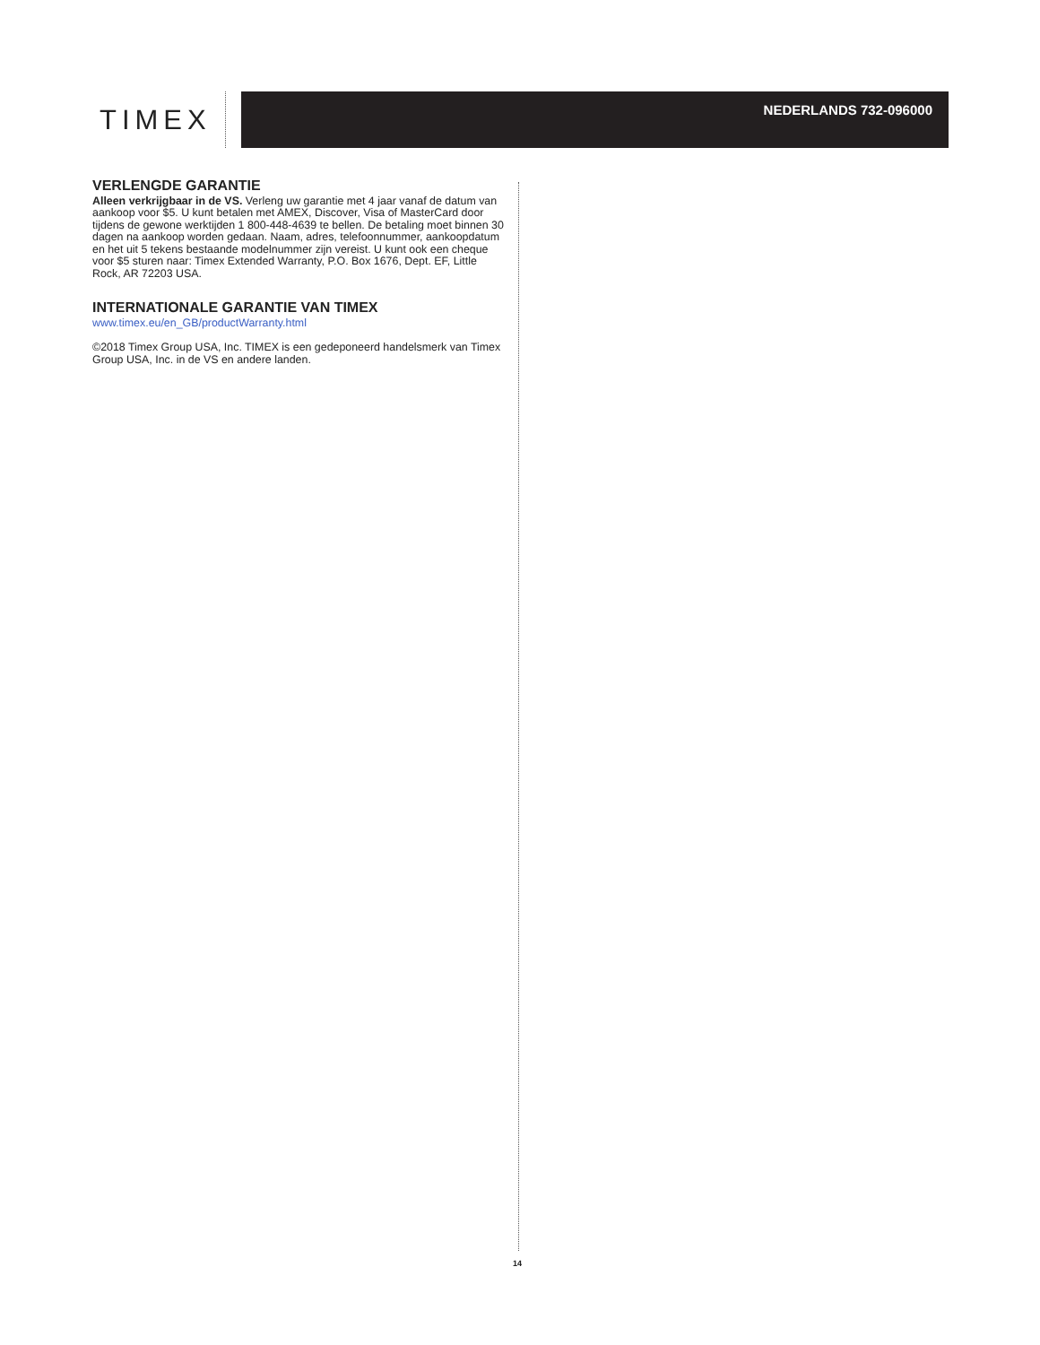TIMEX
NEDERLANDS 732-096000
VERLENGDE GARANTIE
Alleen verkrijgbaar in de VS. Verleng uw garantie met 4 jaar vanaf de datum van aankoop voor $5. U kunt betalen met AMEX, Discover, Visa of MasterCard door tijdens de gewone werktijden 1 800-448-4639 te bellen. De betaling moet binnen 30 dagen na aankoop worden gedaan. Naam, adres, telefoonnummer, aankoopdatum en het uit 5 tekens bestaande modelnummer zijn vereist. U kunt ook een cheque voor $5 sturen naar: Timex Extended Warranty, P.O. Box 1676, Dept. EF, Little Rock, AR 72203 USA.
INTERNATIONALE GARANTIE VAN TIMEX
www.timex.eu/en_GB/productWarranty.html
©2018 Timex Group USA, Inc. TIMEX is een gedeponeerd handelsmerk van Timex Group USA, Inc. in de VS en andere landen.
14